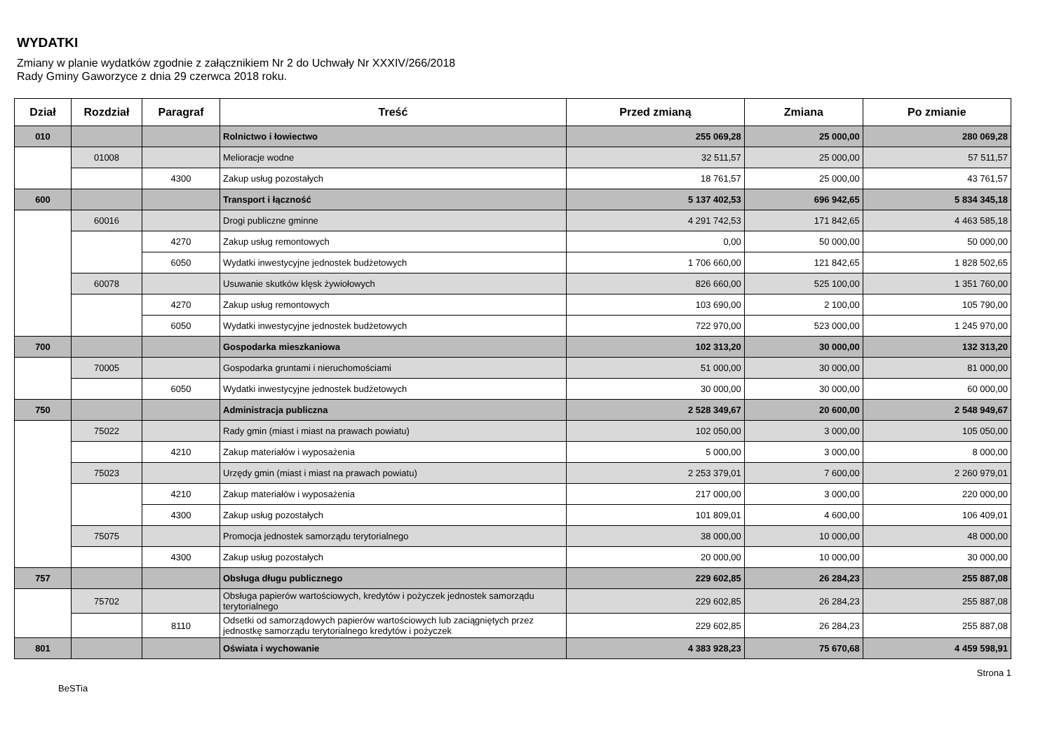WYDATKI
Zmiany w planie wydatków zgodnie z załącznikiem Nr 2 do Uchwały Nr XXXIV/266/2018
Rady Gminy Gaworzyce z dnia 29 czerwca 2018 roku.
| Dział | Rozdział | Paragraf | Treść | Przed zmianą | Zmiana | Po zmianie |
| --- | --- | --- | --- | --- | --- | --- |
| 010 | | | Rolnictwo i łowiectwo | 255 069,28 | 25 000,00 | 280 069,28 |
| | 01008 | | Melioracje wodne | 32 511,57 | 25 000,00 | 57 511,57 |
| | | 4300 | Zakup usług pozostałych | 18 761,57 | 25 000,00 | 43 761,57 |
| 600 | | | Transport i łączność | 5 137 402,53 | 696 942,65 | 5 834 345,18 |
| | 60016 | | Drogi publiczne gminne | 4 291 742,53 | 171 842,65 | 4 463 585,18 |
| | | 4270 | Zakup usług remontowych | 0,00 | 50 000,00 | 50 000,00 |
| | | 6050 | Wydatki inwestycyjne jednostek budżetowych | 1 706 660,00 | 121 842,65 | 1 828 502,65 |
| | 60078 | | Usuwanie skutków klęsk żywiołowych | 826 660,00 | 525 100,00 | 1 351 760,00 |
| | | 4270 | Zakup usług remontowych | 103 690,00 | 2 100,00 | 105 790,00 |
| | | 6050 | Wydatki inwestycyjne jednostek budżetowych | 722 970,00 | 523 000,00 | 1 245 970,00 |
| 700 | | | Gospodarka mieszkaniowa | 102 313,20 | 30 000,00 | 132 313,20 |
| | 70005 | | Gospodarka gruntami i nieruchomościami | 51 000,00 | 30 000,00 | 81 000,00 |
| | | 6050 | Wydatki inwestycyjne jednostek budżetowych | 30 000,00 | 30 000,00 | 60 000,00 |
| 750 | | | Administracja publiczna | 2 528 349,67 | 20 600,00 | 2 548 949,67 |
| | 75022 | | Rady gmin (miast i miast na prawach powiatu) | 102 050,00 | 3 000,00 | 105 050,00 |
| | | 4210 | Zakup materiałów i wyposażenia | 5 000,00 | 3 000,00 | 8 000,00 |
| | 75023 | | Urzędy gmin (miast i miast na prawach powiatu) | 2 253 379,01 | 7 600,00 | 2 260 979,01 |
| | | 4210 | Zakup materiałów i wyposażenia | 217 000,00 | 3 000,00 | 220 000,00 |
| | | 4300 | Zakup usług pozostałych | 101 809,01 | 4 600,00 | 106 409,01 |
| | 75075 | | Promocja jednostek samorządu terytorialnego | 38 000,00 | 10 000,00 | 48 000,00 |
| | | 4300 | Zakup usług pozostałych | 20 000,00 | 10 000,00 | 30 000,00 |
| 757 | | | Obsługa długu publicznego | 229 602,85 | 26 284,23 | 255 887,08 |
| | 75702 | | Obsługa papierów wartościowych, kredytów i pożyczek jednostek samorządu terytorialnego | 229 602,85 | 26 284,23 | 255 887,08 |
| | | 8110 | Odsetki od samorządowych papierów wartościowych lub zaciągniętych przez jednostkę samorządu terytorialnego kredytów i pożyczek | 229 602,85 | 26 284,23 | 255 887,08 |
| 801 | | | Oświata i wychowanie | 4 383 928,23 | 75 670,68 | 4 459 598,91 |
BeSTia Strona 1